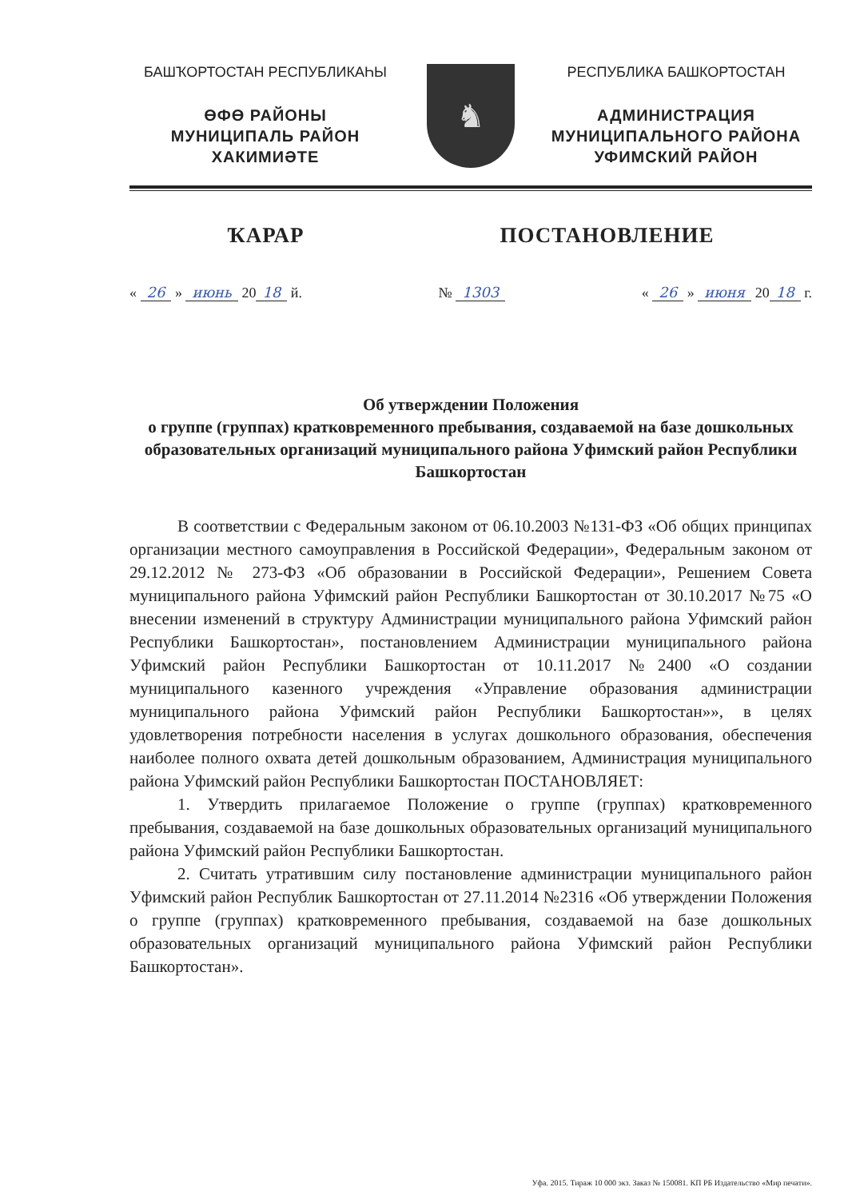БАШҠОРТОСТАН РЕСПУБЛИКАҺЫ
ӨФӨ РАЙОНЫ
МУНИЦИПАЛЬ РАЙОН
ХАКИМИӘТЕ
♞
РЕСПУБЛИКА БАШКОРТОСТАН
АДМИНИСТРАЦИЯ
МУНИЦИПАЛЬНОГО РАЙОНА
УФИМСКИЙ РАЙОН
ҠАРАР ПОСТАНОВЛЕНИЕ
« 26 » июнь 20 18 й. № 1303 « 26 » июня 20 18 г.
Об утверждении Положения
о группе (группах) кратковременного пребывания, создаваемой на базе дошкольных образовательных организаций муниципального района Уфимский район Республики Башкортостан
В соответствии с Федеральным законом от 06.10.2003 №131-ФЗ «Об общих принципах организации местного самоуправления в Российской Федерации», Федеральным законом от 29.12.2012 № 273-ФЗ «Об образовании в Российской Федерации», Решением Совета муниципального района Уфимский район Республики Башкортостан от 30.10.2017 №75 «О внесении изменений в структуру Администрации муниципального района Уфимский район Республики Башкортостан», постановлением Администрации муниципального района Уфимский район Республики Башкортостан от 10.11.2017 №2400 «О создании муниципального казенного учреждения «Управление образования администрации муниципального района Уфимский район Республики Башкортостан»», в целях удовлетворения потребности населения в услугах дошкольного образования, обеспечения наиболее полного охвата детей дошкольным образованием, Администрация муниципального района Уфимский район Республики Башкортостан ПОСТАНОВЛЯЕТ:
1. Утвердить прилагаемое Положение о группе (группах) кратковременного пребывания, создаваемой на базе дошкольных образовательных организаций муниципального района Уфимский район Республики Башкортостан.
2. Считать утратившим силу постановление администрации муниципального район Уфимский район Республик Башкортостан от 27.11.2014 №2316 «Об утверждении Положения о группе (группах) кратковременного пребывания, создаваемой на базе дошкольных образовательных организаций муниципального района Уфимский район Республики Башкортостан».
Уфа. 2015. Тираж 10 000 экз. Заказ № 150081. КП РБ Издательство «Мир печати».